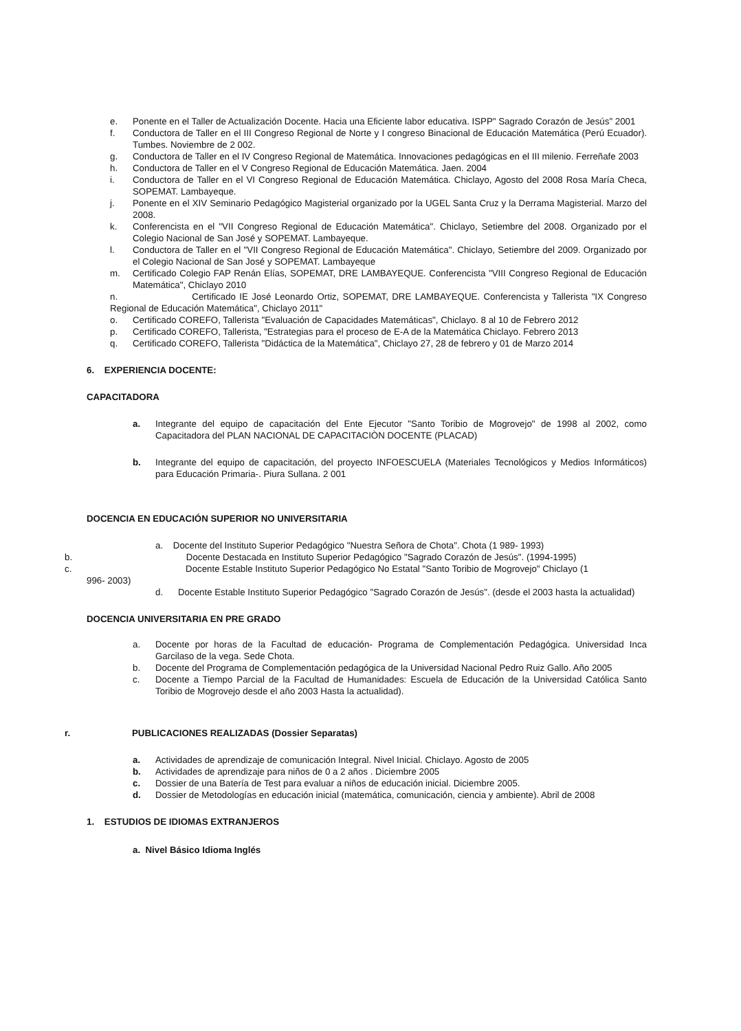e. Ponente en el Taller de Actualización Docente. Hacia una Eficiente labor educativa. ISPP" Sagrado Corazón de Jesús" 2001
f. Conductora de Taller en el III Congreso Regional de Norte y I congreso Binacional de Educación Matemática (Perú Ecuador). Tumbes. Noviembre de 2 002.
g. Conductora de Taller en el IV Congreso Regional de Matemática. Innovaciones pedagógicas en el III milenio. Ferreñafe 2003
h. Conductora de Taller en el V Congreso Regional de Educación Matemática. Jaen. 2004
i. Conductora de Taller en el VI Congreso Regional de Educación Matemática. Chiclayo, Agosto del 2008 Rosa María Checa, SOPEMAT. Lambayeque.
j. Ponente en el XIV Seminario Pedagógico Magisterial organizado por la UGEL Santa Cruz y la Derrama Magisterial. Marzo del 2008.
k. Conferencista en el "VII Congreso Regional de Educación Matemática". Chiclayo, Setiembre del 2008. Organizado por el Colegio Nacional de San José y SOPEMAT. Lambayeque.
l. Conductora de Taller en el "VII Congreso Regional de Educación Matemática". Chiclayo, Setiembre del 2009. Organizado por el Colegio Nacional de San José y SOPEMAT. Lambayeque
m. Certificado Colegio FAP Renán Elías, SOPEMAT, DRE LAMBAYEQUE. Conferencista "VIII Congreso Regional de Educación Matemática", Chiclayo 2010
n. Certificado IE José Leonardo Ortiz, SOPEMAT, DRE LAMBAYEQUE. Conferencista y Tallerista "IX Congreso Regional de Educación Matemática", Chiclayo 2011"
o. Certificado COREFO, Tallerista "Evaluación de Capacidades Matemáticas", Chiclayo. 8 al 10 de Febrero 2012
p. Certificado COREFO, Tallerista, "Estrategias para el proceso de E-A de la Matemática Chiclayo. Febrero 2013
q. Certificado COREFO, Tallerista "Didáctica de la Matemática", Chiclayo 27, 28 de febrero y 01 de Marzo 2014
6. EXPERIENCIA DOCENTE:
CAPACITADORA
a. Integrante del equipo de capacitación del Ente Ejecutor "Santo Toribio de Mogrovejo" de 1998 al 2002, como Capacitadora del PLAN NACIONAL DE CAPACITACIÒN DOCENTE (PLACAD)
b. Integrante del equipo de capacitación, del proyecto INFOESCUELA (Materiales Tecnológicos y Medios Informáticos) para Educación Primaria-. Piura Sullana. 2 001
DOCENCIA EN EDUCACIÓN SUPERIOR NO UNIVERSITARIA
a. Docente del Instituto Superior Pedagógico "Nuestra Señora de Chota". Chota (1 989- 1993)
b. Docente Destacada en Instituto Superior Pedagógico "Sagrado Corazón de Jesús". (1994-1995)
c. Docente Estable Instituto Superior Pedagógico No Estatal "Santo Toribio de Mogrovejo" Chiclayo (1
996- 2003)
d. Docente Estable Instituto Superior Pedagógico "Sagrado Corazón de Jesús". (desde el 2003 hasta la actualidad)
DOCENCIA UNIVERSITARIA EN PRE GRADO
a. Docente por horas de la Facultad de educación- Programa de Complementación Pedagógica. Universidad Inca Garcilaso de la vega. Sede Chota.
b. Docente del Programa de Complementación pedagógica de la Universidad Nacional Pedro Ruiz Gallo. Año 2005
c. Docente a Tiempo Parcial de la Facultad de Humanidades: Escuela de Educación de la Universidad Católica Santo Toribio de Mogrovejo desde el año 2003 Hasta la actualidad).
r. PUBLICACIONES REALIZADAS (Dossier Separatas)
a. Actividades de aprendizaje de comunicación Integral. Nivel Inicial. Chiclayo. Agosto de 2005
b. Actividades de aprendizaje para niños de 0 a 2 años . Diciembre 2005
c. Dossier de una Batería de Test para evaluar a niños de educación inicial. Diciembre 2005.
d. Dossier de Metodologías en educación inicial (matemática, comunicación, ciencia y ambiente). Abril de 2008
1. ESTUDIOS DE IDIOMAS EXTRANJEROS
a. Nivel Básico Idioma Inglés